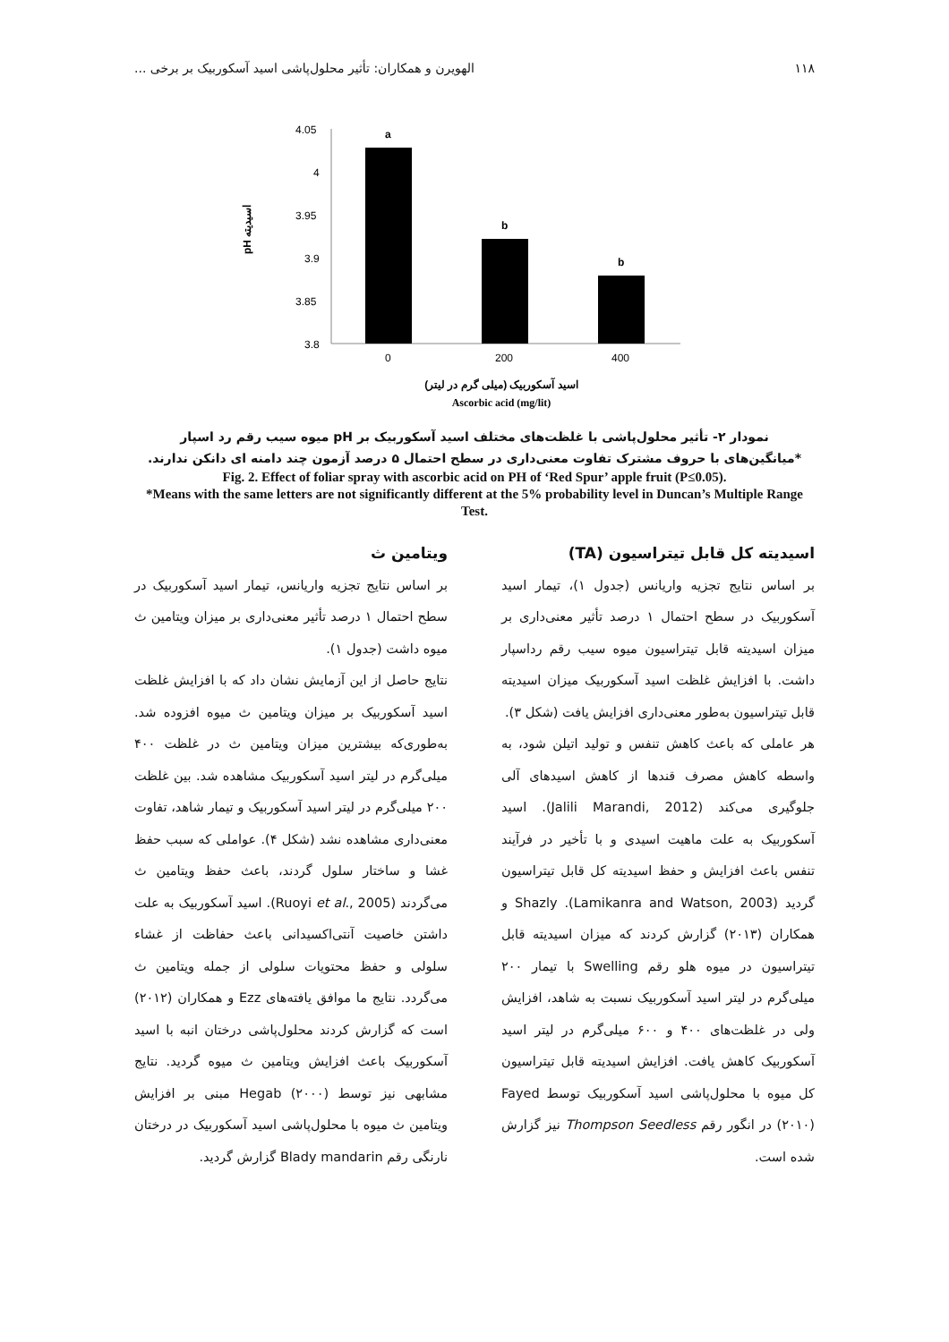۱۱۸ الهویرن و همکاران: تأثیر محلول‌پاشی اسید آسکوربیک بر برخی ...
pH اسیدیته
4.05
4
3.95
3.9
3.85
3.8
a
b
b
0
200
400
اسید آسکوربیک (میلی گرم در لیتر)
Ascorbic acid (mg/lit)
نمودار ۲- تأثیر محلول‌پاشی با غلظت‌های مختلف اسید آسکوربیک بر pH میوه سیب رقم رد اسپار
*میانگین‌های با حروف مشترک تفاوت معنی‌داری در سطح احتمال ۵ درصد آزمون چند دامنه ای دانکن ندارند.
Fig. 2. Effect of foliar spray with ascorbic acid on PH of ‘Red Spur’ apple fruit (P≤0.05).
*Means with the same letters are not significantly different at the 5% probability level in Duncan’s Multiple Range Test.
اسیدیته کل قابل تیتراسیون (TA)
بر اساس نتایج تجزیه واریانس (جدول ۱)، تیمار اسید آسکوربیک در سطح احتمال ۱ درصد تأثیر معنی‌داری بر میزان اسیدیته قابل تیتراسیون میوه سیب رقم رداسپار داشت. با افزایش غلظت اسید آسکوربیک میزان اسیدیته قابل تیتراسیون به‌طور معنی‌داری افزایش یافت (شکل ۳).
هر عاملی که باعث کاهش تنفس و تولید اتیلن شود، به واسطه کاهش مصرف قندها از کاهش اسیدهای آلی جلوگیری می‌کند (Jalili Marandi, 2012). اسید آسکوربیک به علت ماهیت اسیدی و با تأخیر در فرآیند تنفس باعث افزایش و حفظ اسیدیته کل قابل تیتراسیون گردید (Lamikanra and Watson, 2003). Shazly و همکاران (۲۰۱۳) گزارش کردند که میزان اسیدیته قابل تیتراسیون در میوه هلو رقم Swelling با تیمار ۲۰۰ میلی‌گرم در لیتر اسید آسکوربیک نسبت به شاهد، افزایش ولی در غلظت‌های ۴۰۰ و ۶۰۰ میلی‌گرم در لیتر اسید آسکوربیک کاهش یافت. افزایش اسیدیته قابل تیتراسیون کل میوه با محلول‌پاشی اسید آسکوربیک توسط Fayed (۲۰۱۰) در انگور رقم Thompson Seedless نیز گزارش شده است.
ویتامین ث
بر اساس نتایج تجزیه واریانس، تیمار اسید آسکوربیک در سطح احتمال ۱ درصد تأثیر معنی‌داری بر میزان ویتامین ث میوه داشت (جدول ۱).
نتایج حاصل از این آزمایش نشان داد که با افزایش غلظت اسید آسکوربیک بر میزان ویتامین ث میوه افزوده شد. به‌طوری‌که بیشترین میزان ویتامین ث در غلظت ۴۰۰ میلی‌گرم در لیتر اسید آسکوربیک مشاهده شد. بین غلظت ۲۰۰ میلی‌گرم در لیتر اسید آسکوربیک و تیمار شاهد، تفاوت معنی‌داری مشاهده نشد (شکل ۴). عواملی که سبب حفظ غشا و ساختار سلول گردند، باعث حفظ ویتامین ث می‌گردند (Ruoyi et al., 2005). اسید آسکوربیک به علت داشتن خاصیت آنتی‌اکسیدانی باعث حفاظت از غشاء سلولی و حفظ محتویات سلولی از جمله ویتامین ث می‌گردد. نتایج ما موافق یافته‌های Ezz و همکاران (۲۰۱۲) است که گزارش کردند محلول‌پاشی درختان انبه با اسید آسکوربیک باعث افزایش ویتامین ث میوه گردید. نتایج مشابهی نیز توسط Hegab (۲۰۰۰) مبنی بر افزایش ویتامین ث میوه با محلول‌پاشی اسید آسکوربیک در درختان نارنگی رقم Blady mandarin گزارش گردید.